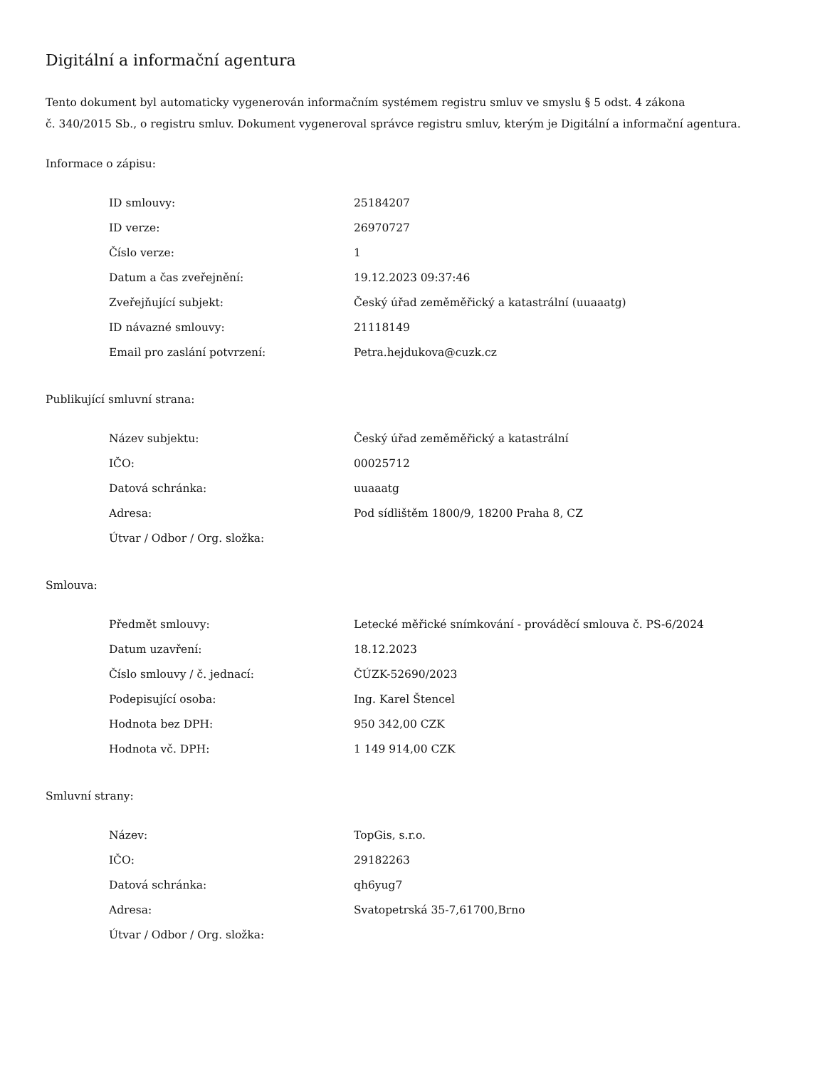Digitální a informační agentura
Tento dokument byl automaticky vygenerován informačním systémem registru smluv ve smyslu § 5 odst. 4 zákona
č. 340/2015 Sb., o registru smluv. Dokument vygeneroval správce registru smluv, kterým je Digitální a informační agentura.
Informace o zápisu:
| ID smlouvy: | 25184207 |
| ID verze: | 26970727 |
| Číslo verze: | 1 |
| Datum a čas zveřejnění: | 19.12.2023 09:37:46 |
| Zveřejňující subjekt: | Český úřad zeměměřický a katastrální (uuaaatg) |
| ID návazné smlouvy: | 21118149 |
| Email pro zaslání potvrzení: | Petra.hejdukova@cuzk.cz |
Publikující smluvní strana:
| Název subjektu: | Český úřad zeměměřický a katastrální |
| IČO: | 00025712 |
| Datová schránka: | uuaaatg |
| Adresa: | Pod sídlištěm 1800/9, 18200 Praha 8, CZ |
| Útvar / Odbor / Org. složka: | |
Smlouva:
| Předmět smlouvy: | Letecké měřické snímkování - prováděcí smlouva č. PS-6/2024 |
| Datum uzavření: | 18.12.2023 |
| Číslo smlouvy / č. jednací: | ČÚZK-52690/2023 |
| Podepisující osoba: | Ing. Karel Štencel |
| Hodnota bez DPH: | 950 342,00 CZK |
| Hodnota vč. DPH: | 1 149 914,00 CZK |
Smluvní strany:
| Název: | TopGis, s.r.o. |
| IČO: | 29182263 |
| Datová schránka: | qh6yug7 |
| Adresa: | Svatopetrská 35-7,61700,Brno |
| Útvar / Odbor / Org. složka: | |